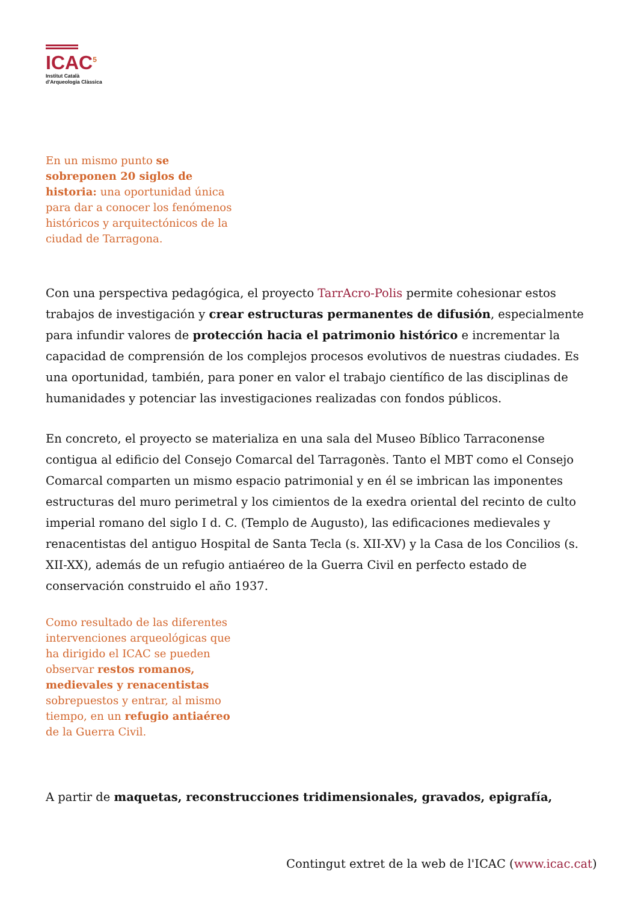ICAC<sup>5</sup>
Institut Català
d'Arqueologia Clàssica
En un mismo punto se sobreponen 20 siglos de historia: una oportunidad única para dar a conocer los fenómenos históricos y arquitectónicos de la ciudad de Tarragona.
Con una perspectiva pedagógica, el proyecto TarrAcro-Polis permite cohesionar estos trabajos de investigación y crear estructuras permanentes de difusión, especialmente para infundir valores de protección hacia el patrimonio histórico e incrementar la capacidad de comprensión de los complejos procesos evolutivos de nuestras ciudades. Es una oportunidad, también, para poner en valor el trabajo científico de las disciplinas de humanidades y potenciar las investigaciones realizadas con fondos públicos.
En concreto, el proyecto se materializa en una sala del Museo Bíblico Tarraconense contigua al edificio del Consejo Comarcal del Tarragonès. Tanto el MBT como el Consejo Comarcal comparten un mismo espacio patrimonial y en él se imbrican las imponentes estructuras del muro perimetral y los cimientos de la exedra oriental del recinto de culto imperial romano del siglo I d. C. (Templo de Augusto), las edificaciones medievales y renacentistas del antiguo Hospital de Santa Tecla (s. XII-XV) y la Casa de los Concilios (s. XII-XX), además de un refugio antiaéreo de la Guerra Civil en perfecto estado de conservación construido el año 1937.
Como resultado de las diferentes intervenciones arqueológicas que ha dirigido el ICAC se pueden observar restos romanos, medievales y renacentistas sobrepuestos y entrar, al mismo tiempo, en un refugio antiaéreo de la Guerra Civil.
A partir de maquetas, reconstrucciones tridimensionales, gravados, epigrafía,
Contingut extret de la web de l'ICAC (www.icac.cat)